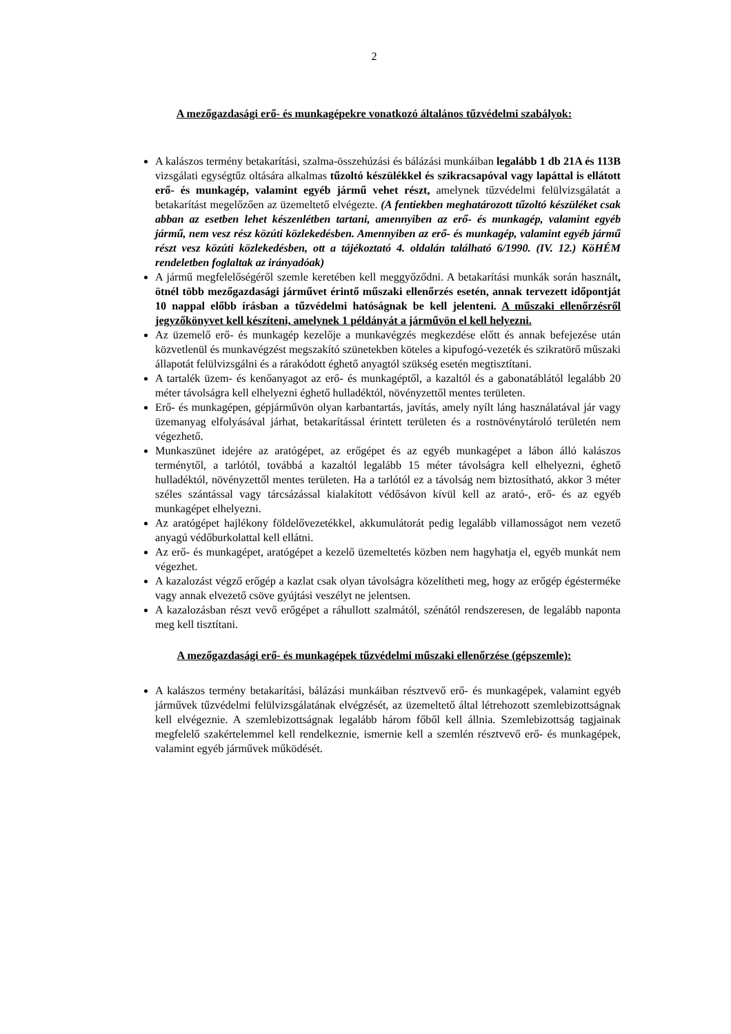2
A mezőgazdasági erő- és munkagépekre vonatkozó általános tűzvédelmi szabályok:
A kalászos termény betakarítási, szalma-összehúzási és bálázási munkáiban legalább 1 db 21A és 113B vizsgálati egységtűz oltására alkalmas tűzoltó készülékkel és szikracsapóval vagy lapáttal is ellátott erő- és munkagép, valamint egyéb jármű vehet részt, amelynek tűzvédelmi felülvizsgálatát a betakarítást megelőzően az üzemeltető elvégezte. (A fentiekben meghatározott tűzoltó készüléket csak abban az esetben lehet készenlétben tartani, amennyiben az erő- és munkagép, valamint egyéb jármű, nem vesz rész közúti közlekedésben. Amennyiben az erő- és munkagép, valamint egyéb jármű részt vesz közúti közlekedésben, ott a tájékoztató 4. oldalán található 6/1990. (IV. 12.) KöHÉM rendeletben foglaltak az irányadóak)
A jármű megfelelőségéről szemle keretében kell meggyőződni. A betakarítási munkák során használt, ötnél több mezőgazdasági járművet érintő műszaki ellenőrzés esetén, annak tervezett időpontját 10 nappal előbb írásban a tűzvédelmi hatóságnak be kell jelenteni. A műszaki ellenőrzésről jegyzőkönyvet kell készíteni, amelynek 1 példányát a járművön el kell helyezni.
Az üzemelő erő- és munkagép kezelője a munkavégzés megkezdése előtt és annak befejezése után közvetlenül és munkavégzést megszakító szünetekben köteles a kipufogó-vezeték és szikratörő műszaki állapotát felülvizsgálni és a rárakódott éghető anyagtól szükség esetén megtisztítani.
A tartalék üzem- és kenőanyagot az erő- és munkagéptől, a kazaltól és a gabonatáblától legalább 20 méter távolságra kell elhelyezni éghető hulladéktól, növényzettől mentes területen.
Erő- és munkagépen, gépjárművön olyan karbantartás, javítás, amely nyílt láng használatával jár vagy üzemanyag elfolyásával járhat, betakarítással érintett területen és a rostnövénytároló területén nem végezhető.
Munkaszünet idejére az aratógépet, az erőgépet és az egyéb munkagépet a lábon álló kalászos terménytől, a tarlótól, továbbá a kazaltól legalább 15 méter távolságra kell elhelyezni, éghető hulladéktól, növényzettől mentes területen. Ha a tarlótól ez a távolság nem biztosítható, akkor 3 méter széles szántással vagy tárcsázással kialakított védősávon kívül kell az arató-, erő- és az egyéb munkagépet elhelyezni.
Az aratógépet hajlékony földelővezetékkel, akkumulátorát pedig legalább villamosságot nem vezető anyagú védőburkolattal kell ellátni.
Az erő- és munkagépet, aratógépet a kezelő üzemeltetés közben nem hagyhatja el, egyéb munkát nem végezhet.
A kazalozást végző erőgép a kazlat csak olyan távolságra közelítheti meg, hogy az erőgép égésterméke vagy annak elvezető csöve gyújtási veszélyt ne jelentsen.
A kazalozásban részt vevő erőgépet a ráhullott szalmától, szénától rendszeresen, de legalább naponta meg kell tisztítani.
A mezőgazdasági erő- és munkagépek tűzvédelmi műszaki ellenőrzése (gépszemle):
A kalászos termény betakarítási, bálázási munkáiban résztvevő erő- és munkagépek, valamint egyéb járművek tűzvédelmi felülvizsgálatának elvégzését, az üzemeltető által létrehozott szemlebizottságnak kell elvégeznie. A szemlebizottságnak legalább három főből kell állnia. Szemlebizottság tagjainak megfelelő szakértelemmel kell rendelkeznie, ismernie kell a szemlén résztvevő erő- és munkagépek, valamint egyéb járművek működését.